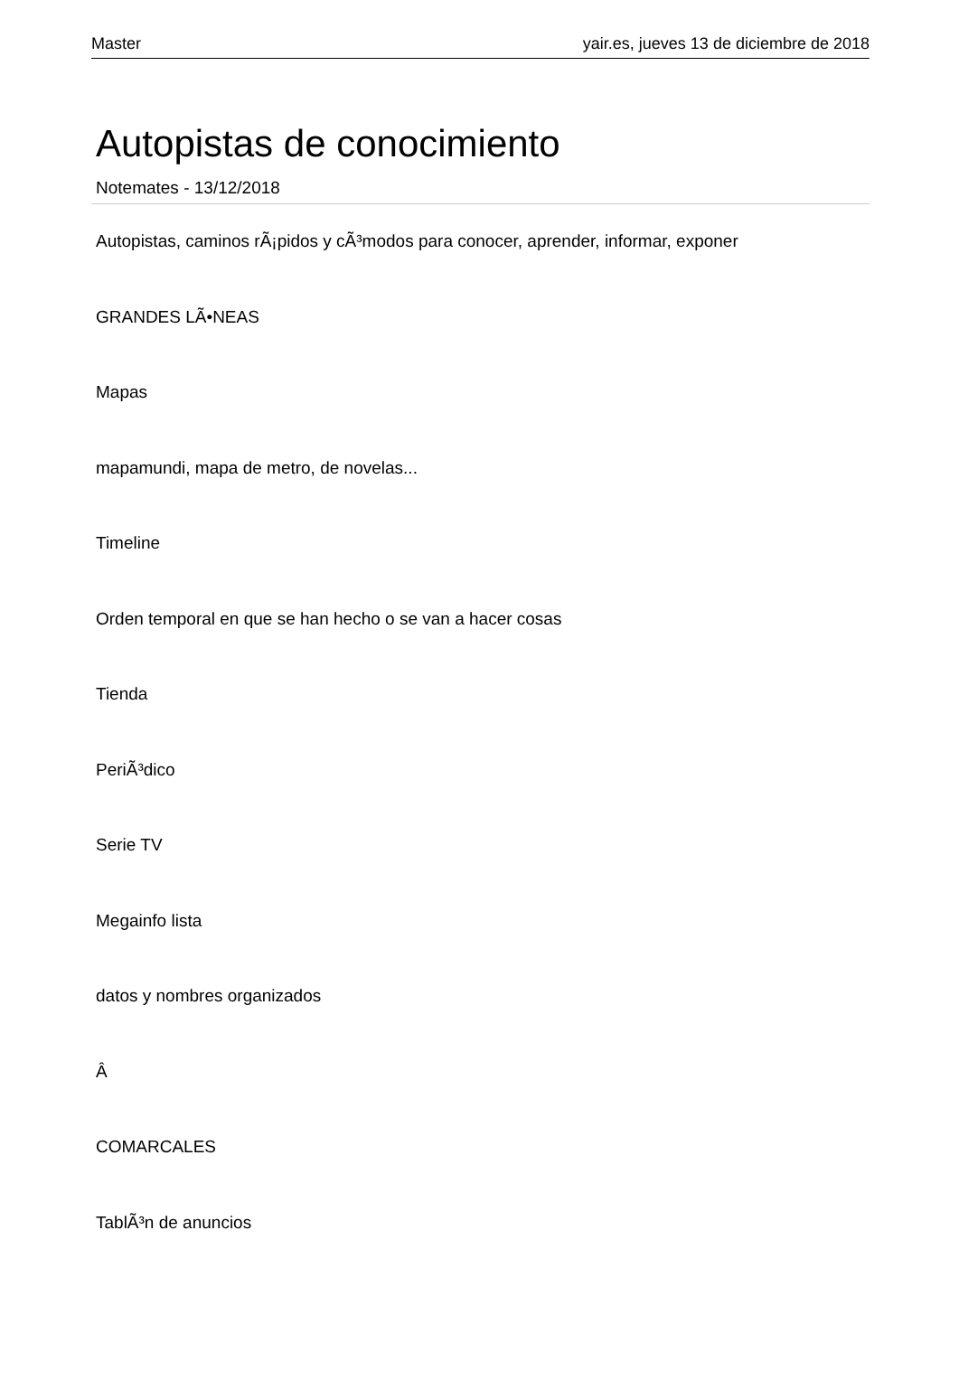Master yair.es, jueves 13 de diciembre de 2018
Autopistas de conocimiento
Notemates - 13/12/2018
Autopistas, caminos rÃ¡pidos y cÃ³modos para conocer, aprender, informar, exponer
GRANDES LÃ•NEAS
Mapas
mapamundi, mapa de metro, de novelas...
Timeline
Orden temporal en que se han hecho o se van a hacer cosas
Tienda
PeriÃ³dico
Serie TV
Megainfo lista
datos y nombres organizados
Â
COMARCALES
TablÃ³n de anuncios